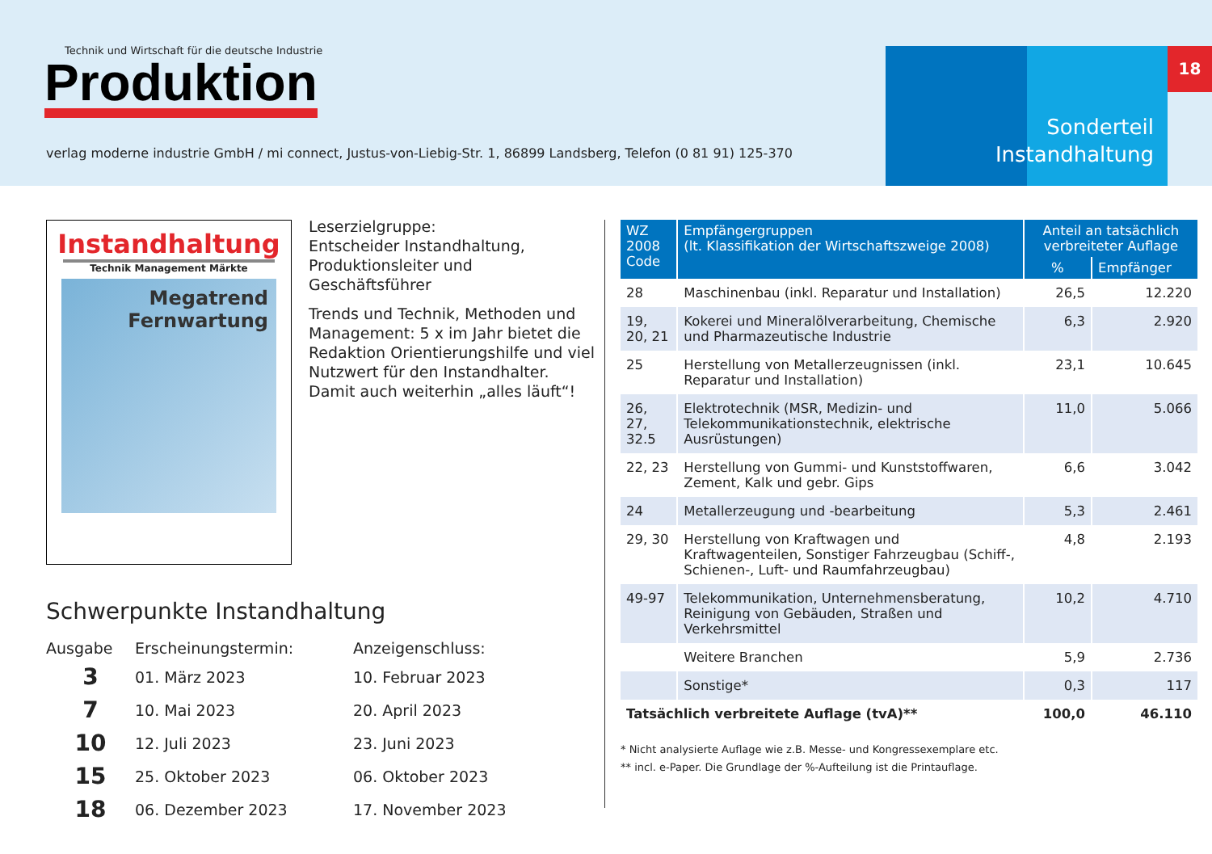Technik und Wirtschaft für die deutsche Industrie
Produktion
verlag moderne industrie GmbH / mi connect, Justus-von-Liebig-Str. 1, 86899 Landsberg, Telefon (0 81 91) 125-370
18
Sonderteil
Instandhaltung
Instandhaltung
Technik Management Märkte
Megatrend
Fernwartung
Leserzielgruppe:
Entscheider Instandhaltung, Produktionsleiter und Geschäftsführer
Trends und Technik, Methoden und Management: 5 x im Jahr bietet die Redaktion Orientierungshilfe und viel Nutzwert für den Instandhalter. Damit auch weiterhin „alles läuft“!
Schwerpunkte Instandhaltung
| Ausgabe | Erscheinungstermin: | Anzeigenschluss: |
| --- | --- | --- |
| 3 | 01. März 2023 | 10. Februar 2023 |
| 7 | 10. Mai 2023 | 20. April 2023 |
| 10 | 12. Juli 2023 | 23. Juni 2023 |
| 15 | 25. Oktober 2023 | 06. Oktober 2023 |
| 18 | 06. Dezember 2023 | 17. November 2023 |
| WZ 2008 Code | Empfängergruppen (lt. Klassifikation der Wirtschaftszweige 2008) | Anteil an tatsächlich verbreiteter Auflage | |
| --- | --- | --- | --- |
| | | % | Empfänger |
| 28 | Maschinenbau (inkl. Reparatur und Installation) | 26,5 | 12.220 |
| 19, 20, 21 | Kokerei und Mineralölverarbeitung, Chemische und Pharmazeutische Industrie | 6,3 | 2.920 |
| 25 | Herstellung von Metallerzeugnissen (inkl. Reparatur und Installation) | 23,1 | 10.645 |
| 26, 27, 32.5 | Elektrotechnik (MSR, Medizin- und Telekommunikationstechnik, elektrische Ausrüstungen) | 11,0 | 5.066 |
| 22, 23 | Herstellung von Gummi- und Kunststoffwaren, Zement, Kalk und gebr. Gips | 6,6 | 3.042 |
| 24 | Metallerzeugung und -bearbeitung | 5,3 | 2.461 |
| 29, 30 | Herstellung von Kraftwagen und Kraftwagenteilen, Sonstiger Fahrzeugbau (Schiff-, Schienen-, Luft- und Raumfahrzeugbau) | 4,8 | 2.193 |
| 49-97 | Telekommunikation, Unternehmensberatung, Reinigung von Gebäuden, Straßen und Verkehrsmittel | 10,2 | 4.710 |
| | Weitere Branchen | 5,9 | 2.736 |
| | Sonstige* | 0,3 | 117 |
| Tatsächlich verbreitete Auflage (tvA)** | | 100,0 | 46.110 |
* Nicht analysierte Auflage wie z.B. Messe- und Kongressexemplare etc.
** incl. e-Paper. Die Grundlage der %-Aufteilung ist die Printauflage.